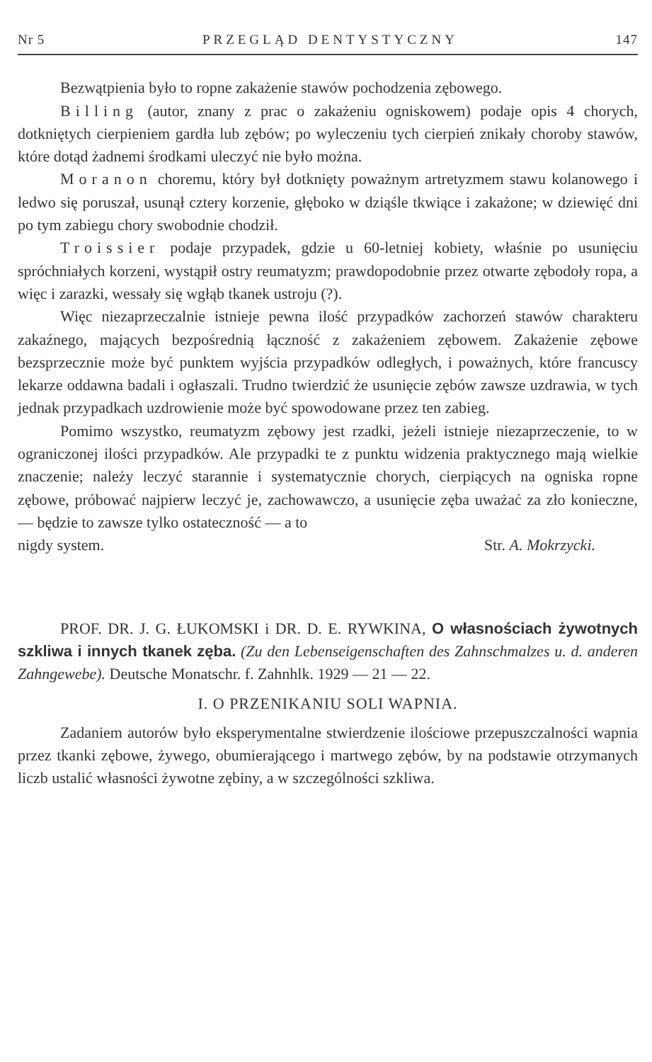Nr 5 PRZEGLĄD DENTYSTYCZNY 147
Bezwątpienia było to ropne zakażenie stawów pochodzenia zębowego.
Billing (autor, znany z prac o zakażeniu ogniskowem) podaje opis 4 chorych, dotkniętych cierpieniem gardła lub zębów; po wyleczeniu tych cierpień znikały choroby stawów, które dotąd żadnemi środkami uleczyć nie było można.
Moranon choremu, który był dotknięty poważnym artretyzmem stawu kolanowego i ledwo się poruszał, usunął cztery korzenie, głęboko w dziąśle tkwiące i zakażone; w dziewięć dni po tym zabiegu chory swobodnie chodził.
Troissier podaje przypadek, gdzie u 60-letniej kobiety, właśnie po usunięciu spróchniałych korzeni, wystąpił ostry reumatyzm; prawdopodobnie przez otwarte zębodoły ropa, a więc i zarazki, wessały się wgłąb tkanek ustroju (?).
Więc niezaprzeczalnie istnieje pewna ilość przypadków zachorzeń stawów charakteru zakaźnego, mających bezpośrednią łączność z zakażeniem zębowem. Zakażenie zębowe bezsprzecznie może być punktem wyjścia przypadków odległych, i poważnych, które francuscy lekarze oddawna badali i ogłaszali. Trudno twierdzić że usunięcie zębów zawsze uzdrawia, w tych jednak przypadkach uzdrowienie może być spowodowane przez ten zabieg.
Pomimo wszystko, reumatyzm zębowy jest rzadki, jeżeli istnieje niezaprzeczenie, to w ograniczonej ilości przypadków. Ale przypadki te z punktu widzenia praktycznego mają wielkie znaczenie; należy leczyć starannie i systematycznie chorych, cierpiących na ogniska ropne zębowe, próbować najpierw leczyć je, zachowawczo, a usunięcie zęba uważać za zło konieczne, — będzie to zawsze tylko ostateczność — a to
nigdy system. Str. A. Mokrzycki.
PROF. DR. J. G. ŁUKOMSKI i DR. D. E. RYWKINA, O własnościach żywotnych szkliwa i innych tkanek zęba. (Zu den Lebenseigenschaften des Zahnschmalzes u. d. anderen Zahngewebe). Deutsche Monatschr. f. Zahnhlk. 1929 — 21 — 22.
I. O PRZENIKANIU SOLI WAPNIA.
Zadaniem autorów było eksperymentalne stwierdzenie ilościowe przepuszczalności wapnia przez tkanki zębowe, żywego, obumierającego i martwego zębów, by na podstawie otrzymanych liczb ustalić własności żywotne zębiny, a w szczególności szkliwa.